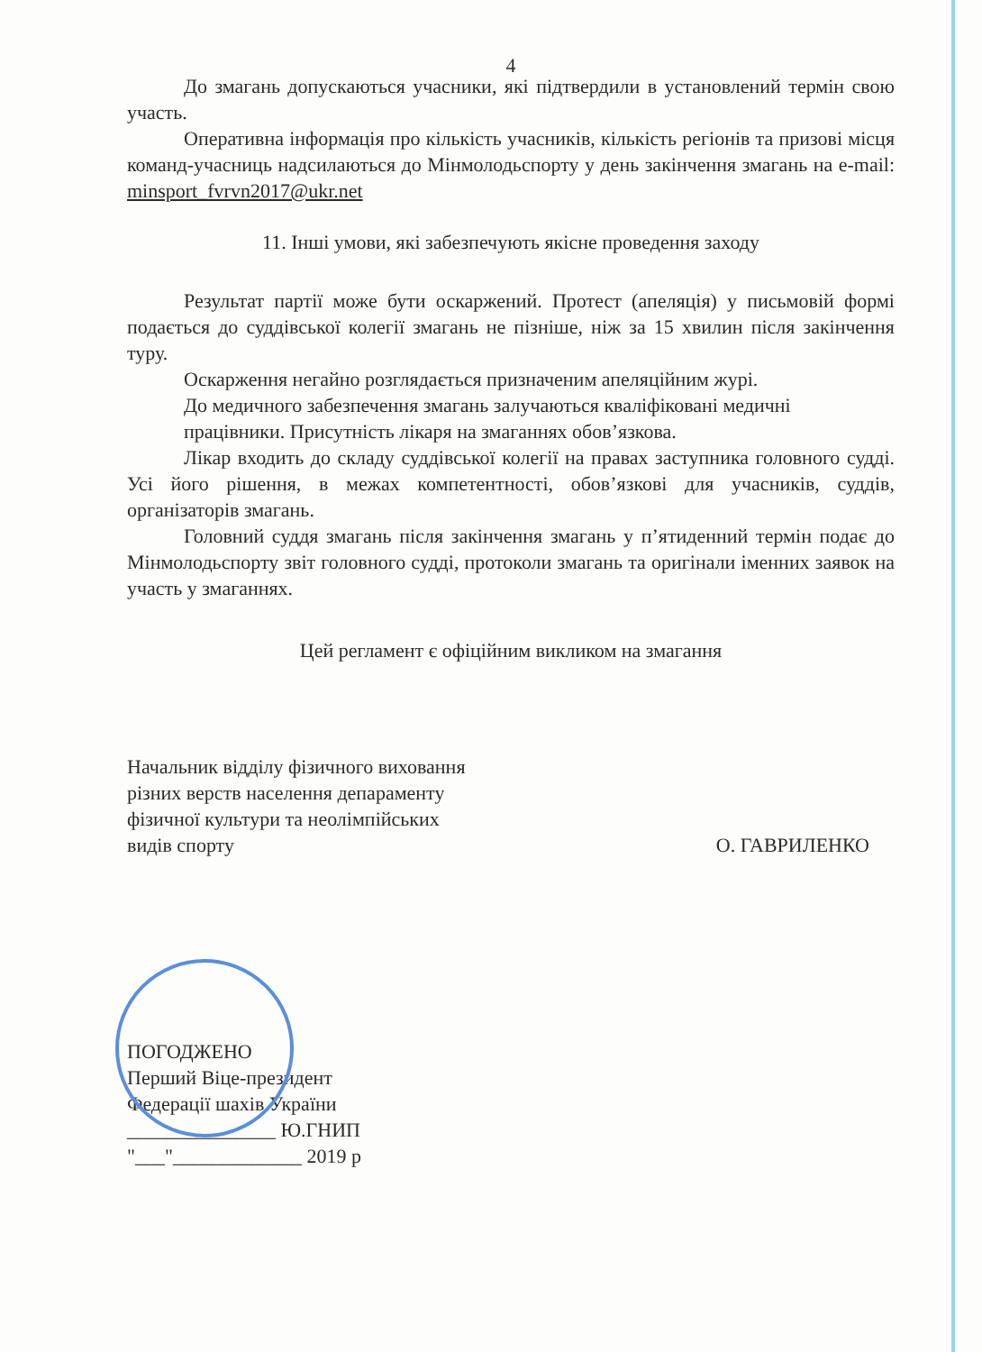4
До змагань допускаються учасники, які підтвердили в установлений термін свою участь.
Оперативна інформація про кількість учасників, кількість регіонів та призові місця команд-учасниць надсилаються до Мінмолодьспорту у день закінчення змагань на e-mail: minsport_fvrvn2017@ukr.net
11. Інші умови, які забезпечують якісне проведення заходу
Результат партії може бути оскаржений. Протест (апеляція) у письмовій формі подається до суддівської колегії змагань не пізніше, ніж за 15 хвилин після закінчення туру.
Оскарження негайно розглядається призначеним апеляційним журі.
До медичного забезпечення змагань залучаються кваліфіковані медичні
працівники. Присутність лікаря на змаганнях обов’язкова.
Лікар входить до складу суддівської колегії на правах заступника головного судді. Усі його рішення, в межах компетентності, обов’язкові для учасників, суддів, організаторів змагань.
Головний суддя змагань після закінчення змагань у п’ятиденний термін подає до Мінмолодьспорту звіт головного судді, протоколи змагань та оригінали іменних заявок на участь у змаганнях.
Цей регламент є офіційним викликом на змагання
Начальник відділу фізичного виховання
різних верств населення депараменту
фізичної культури та неолімпійських
видів спорту
О. ГАВРИЛЕНКО
ПОГОДЖЕНО
Перший Віце-президент
Федерації шахів України
_______________ Ю.ГНИП
"___"_____________ 2019 р